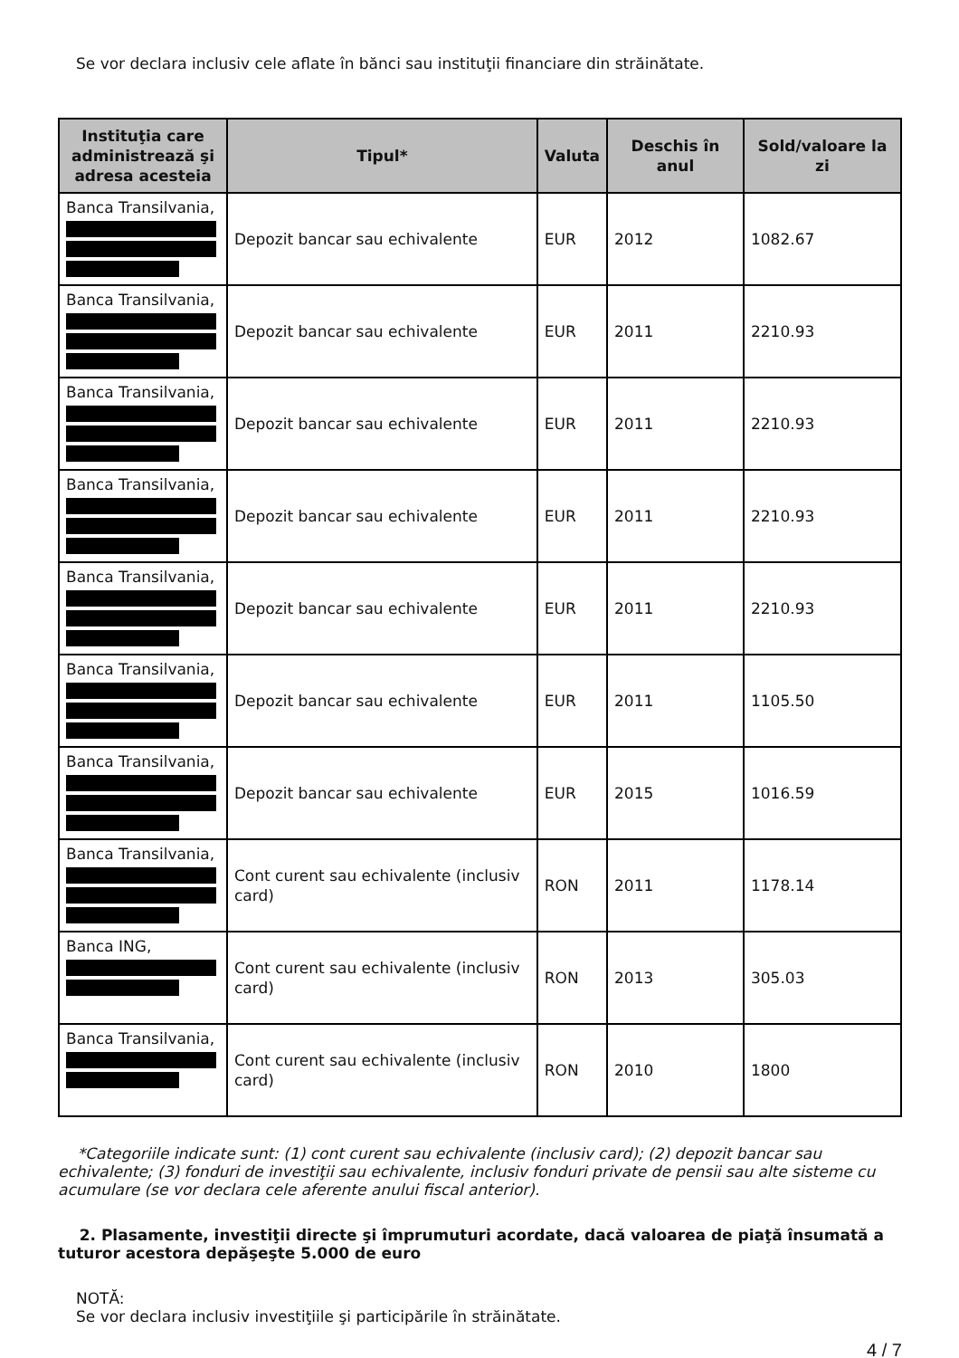Se vor declara inclusiv cele aflate în bănci sau instituţii financiare din străinătate.
| Instituţia care administrează şi adresa acesteia | Tipul* | Valuta | Deschis în anul | Sold/valoare la zi |
| --- | --- | --- | --- | --- |
| Banca Transilvania, | Depozit bancar sau echivalente | EUR | 2012 | 1082.67 |
| Banca Transilvania, | Depozit bancar sau echivalente | EUR | 2011 | 2210.93 |
| Banca Transilvania, | Depozit bancar sau echivalente | EUR | 2011 | 2210.93 |
| Banca Transilvania, | Depozit bancar sau echivalente | EUR | 2011 | 2210.93 |
| Banca Transilvania, | Depozit bancar sau echivalente | EUR | 2011 | 2210.93 |
| Banca Transilvania, | Depozit bancar sau echivalente | EUR | 2011 | 1105.50 |
| Banca Transilvania, | Depozit bancar sau echivalente | EUR | 2015 | 1016.59 |
| Banca Transilvania, | Cont curent sau echivalente (inclusiv card) | RON | 2011 | 1178.14 |
| Banca ING, | Cont curent sau echivalente (inclusiv card) | RON | 2013 | 305.03 |
| Banca Transilvania, | Cont curent sau echivalente (inclusiv card) | RON | 2010 | 1800 |
*Categoriile indicate sunt: (1) cont curent sau echivalente (inclusiv card); (2) depozit bancar sau echivalente; (3) fonduri de investiţii sau echivalente, inclusiv fonduri private de pensii sau alte sisteme cu acumulare (se vor declara cele aferente anului fiscal anterior).
2. Plasamente, investiţii directe şi împrumuturi acordate, dacă valoarea de piaţă însumată a tuturor acestora depăşeşte 5.000 de euro
NOTĂ:
Se vor declara inclusiv investiţiile şi participările în străinătate.
4 / 7